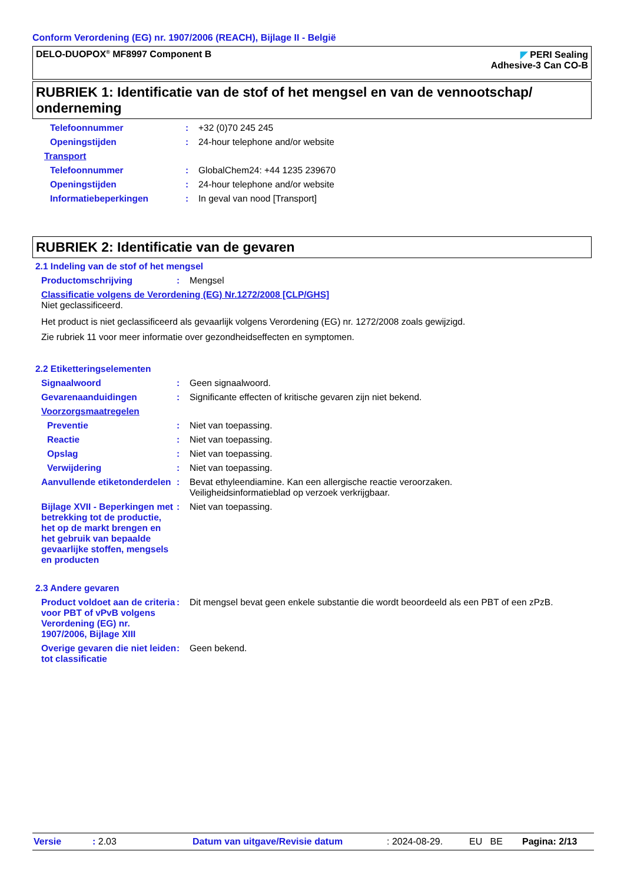Conform Verordening (EG) nr. 1907/2006 (REACH), Bijlage II - België
DELO-DUOPOX<sup>®</sup> MF8997 Component B
◤ PERI Sealing
Adhesive-3 Can CO-B
RUBRIEK 1: Identificatie van de stof of het mengsel en van de vennootschap/ onderneming
Telefoonnummer : +32 (0)70 245 245
Openingstijden : 24-hour telephone and/or website
Transport
Telefoonnummer : GlobalChem24: +44 1235 239670
Openingstijden : 24-hour telephone and/or website
Informatiebeperkingen : In geval van nood [Transport]
RUBRIEK 2: Identificatie van de gevaren
2.1 Indeling van de stof of het mengsel
Productomschrijving : Mengsel
Classificatie volgens de Verordening (EG) Nr.1272/2008 [CLP/GHS]
Niet geclassificeerd.
Het product is niet geclassificeerd als gevaarlijk volgens Verordening (EG) nr. 1272/2008 zoals gewijzigd.
Zie rubriek 11 voor meer informatie over gezondheidseffecten en symptomen.
2.2 Etiketteringselementen
Signaalwoord : Geen signaalwoord.
Gevarenaanduidingen : Significante effecten of kritische gevaren zijn niet bekend.
Voorzorgsmaatregelen
Preventie : Niet van toepassing.
Reactie : Niet van toepassing.
Opslag : Niet van toepassing.
Verwijdering : Niet van toepassing.
Aanvullende etiketonderdelen
: Bevat ethyleendiamine. Kan een allergische reactie veroorzaken.
Veiligheidsinformatieblad op verzoek verkrijgbaar.
Bijlage XVII - Beperkingen met betrekking tot de productie, het op de markt brengen en het gebruik van bepaalde gevaarlijke stoffen, mengsels en producten
: Niet van toepassing.
2.3 Andere gevaren
Product voldoet aan de criteria voor PBT of vPvB volgens Verordening (EG) nr. 1907/2006, Bijlage XIII
: Dit mengsel bevat geen enkele substantie die wordt beoordeeld als een PBT of een zPzB.
Overige gevaren die niet leiden tot classificatie
: Geen bekend.
Versie: 2.03 Datum van uitgave/Revisie datum: 2024-08-29. EU BE Pagina: 2/13